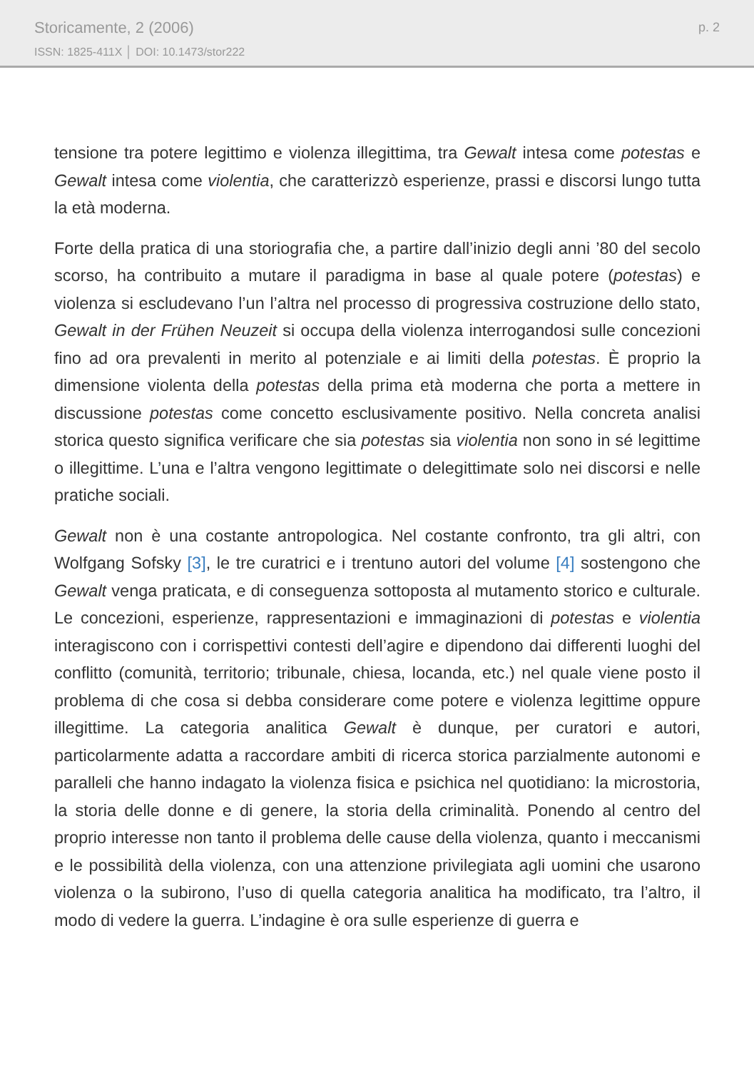Storicamente, 2 (2006)
ISSN: 1825-411X │ DOI: 10.1473/stor222
p. 2
tensione tra potere legittimo e violenza illegittima, tra Gewalt intesa come potestas e Gewalt intesa come violentia, che caratterizzò esperienze, prassi e discorsi lungo tutta la età moderna.
Forte della pratica di una storiografia che, a partire dall’inizio degli anni ’80 del secolo scorso, ha contribuito a mutare il paradigma in base al quale potere (potestas) e violenza si escludevano l’un l’altra nel processo di progressiva costruzione dello stato, Gewalt in der Frühen Neuzeit si occupa della violenza interrogandosi sulle concezioni fino ad ora prevalenti in merito al potenziale e ai limiti della potestas. È proprio la dimensione violenta della potestas della prima età moderna che porta a mettere in discussione potestas come concetto esclusivamente positivo. Nella concreta analisi storica questo significa verificare che sia potestas sia violentia non sono in sé legittime o illegittime. L’una e l’altra vengono legittimate o delegittimate solo nei discorsi e nelle pratiche sociali.
Gewalt non è una costante antropologica. Nel costante confronto, tra gli altri, con Wolfgang Sofsky [3], le tre curatrici e i trentuno autori del volume [4] sostengono che Gewalt venga praticata, e di conseguenza sottoposta al mutamento storico e culturale. Le concezioni, esperienze, rappresentazioni e immaginazioni di potestas e violentia interagiscono con i corrispettivi contesti dell’agire e dipendono dai differenti luoghi del conflitto (comunità, territorio; tribunale, chiesa, locanda, etc.) nel quale viene posto il problema di che cosa si debba considerare come potere e violenza legittime oppure illegittime. La categoria analitica Gewalt è dunque, per curatori e autori, particolarmente adatta a raccordare ambiti di ricerca storica parzialmente autonomi e paralleli che hanno indagato la violenza fisica e psichica nel quotidiano: la microstoria, la storia delle donne e di genere, la storia della criminalità. Ponendo al centro del proprio interesse non tanto il problema delle cause della violenza, quanto i meccanismi e le possibilità della violenza, con una attenzione privilegiata agli uomini che usarono violenza o la subirono, l’uso di quella categoria analitica ha modificato, tra l’altro, il modo di vedere la guerra. L’indagine è ora sulle esperienze di guerra e